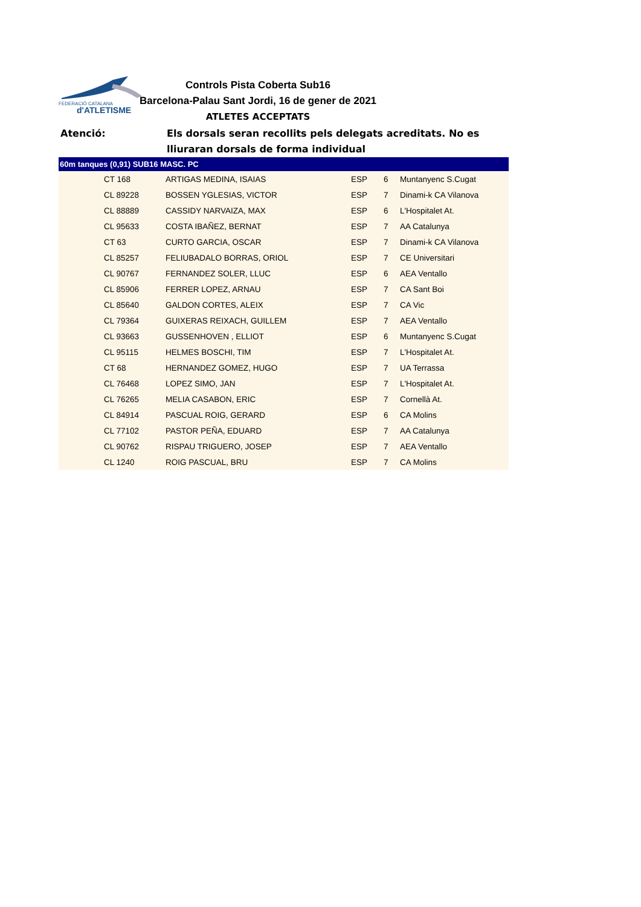FEDERACIÓ CATALANA
d'ATLETISME
Controls Pista Coberta Sub16
Barcelona-Palau Sant Jordi, 16 de gener de 2021
ATLETES ACCEPTATS
Atenció: Els dorsals seran recollits pels delegats acreditats. No es
lliuraran dorsals de forma individual
| 60m tanques (0,91) SUB16 MASC. PC | | | | | |
| --- | --- | --- | --- | --- | --- |
| | CT 168 | ARTIGAS MEDINA, ISAIAS | ESP | 6 | Muntanyenc S.Cugat |
| | CL 89228 | BOSSEN YGLESIAS, VICTOR | ESP | 7 | Dinami-k CA Vilanova |
| | CL 88889 | CASSIDY NARVAIZA, MAX | ESP | 6 | L'Hospitalet At. |
| | CL 95633 | COSTA IBAÑEZ, BERNAT | ESP | 7 | AA Catalunya |
| | CT 63 | CURTO GARCIA, OSCAR | ESP | 7 | Dinami-k CA Vilanova |
| | CL 85257 | FELIUBADALO BORRAS, ORIOL | ESP | 7 | CE Universitari |
| | CL 90767 | FERNANDEZ SOLER, LLUC | ESP | 6 | AEA Ventallo |
| | CL 85906 | FERRER LOPEZ, ARNAU | ESP | 7 | CA Sant Boi |
| | CL 85640 | GALDON CORTES, ALEIX | ESP | 7 | CA Vic |
| | CL 79364 | GUIXERAS REIXACH, GUILLEM | ESP | 7 | AEA Ventallo |
| | CL 93663 | GUSSENHOVEN , ELLIOT | ESP | 6 | Muntanyenc S.Cugat |
| | CL 95115 | HELMES BOSCHI, TIM | ESP | 7 | L'Hospitalet At. |
| | CT 68 | HERNANDEZ GOMEZ, HUGO | ESP | 7 | UA Terrassa |
| | CL 76468 | LOPEZ SIMO, JAN | ESP | 7 | L'Hospitalet At. |
| | CL 76265 | MELIA CASABON, ERIC | ESP | 7 | Cornellà At. |
| | CL 84914 | PASCUAL ROIG, GERARD | ESP | 6 | CA Molins |
| | CL 77102 | PASTOR PEÑA, EDUARD | ESP | 7 | AA Catalunya |
| | CL 90762 | RISPAU TRIGUERO, JOSEP | ESP | 7 | AEA Ventallo |
| | CL 1240 | ROIG PASCUAL, BRU | ESP | 7 | CA Molins |